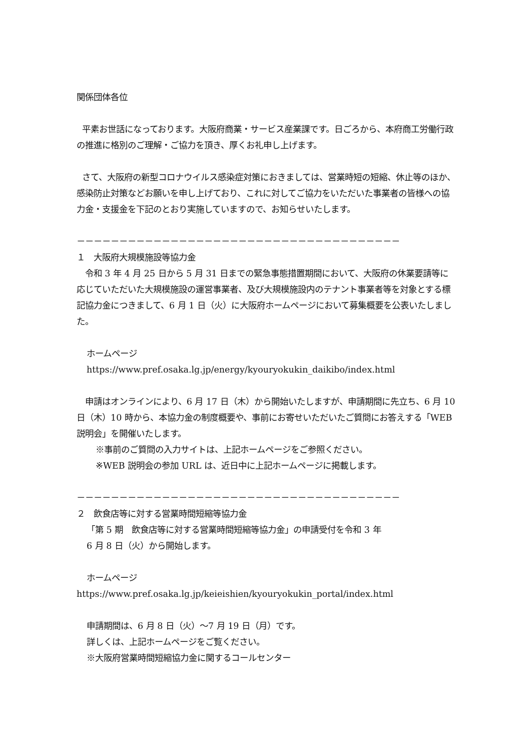関係団体各位
平素お世話になっております。大阪府商業・サービス産業課です。日ごろから、本府商工労働行政の推進に格別のご理解・ご協力を頂き、厚くお礼申し上げます。
さて、大阪府の新型コロナウイルス感染症対策におきましては、営業時短の短縮、休止等のほか、感染防止対策などお願いを申し上げており、これに対してご協力をいただいた事業者の皆様への協力金・支援金を下記のとおり実施していますので、お知らせいたします。
－－－－－－－－－－－－－－－－－－－－－－－－－－－－－－－－－－－－－－
１　大阪府大規模施設等協力金
令和 3 年 4 月 25 日から 5 月 31 日までの緊急事態措置期間において、大阪府の休業要請等に応じていただいた大規模施設の運営事業者、及び大規模施設内のテナント事業者等を対象とする標記協力金につきまして、6 月 1 日（火）に大阪府ホームページにおいて募集概要を公表いたしました。
ホームページ
https://www.pref.osaka.lg.jp/energy/kyouryokukin_daikibo/index.html
申請はオンラインにより、6 月 17 日（木）から開始いたしますが、申請期間に先立ち、6 月 10 日（木）10 時から、本協力金の制度概要や、事前にお寄せいただいたご質問にお答えする「WEB 説明会」を開催いたします。
※事前のご質問の入力サイトは、上記ホームページをご参照ください。
※WEB 説明会の参加 URL は、近日中に上記ホームページに掲載します。
－－－－－－－－－－－－－－－－－－－－－－－－－－－－－－－－－－－－－－
２　飲食店等に対する営業時間短縮等協力金
「第 5 期　飲食店等に対する営業時間短縮等協力金」の申請受付を令和 3 年
6 月 8 日（火）から開始します。
ホームページ
https://www.pref.osaka.lg.jp/keieishien/kyouryokukin_portal/index.html
申請期間は、6 月 8 日（火）～7 月 19 日（月）です。
詳しくは、上記ホームページをご覧ください。
※大阪府営業時間短縮協力金に関するコールセンター